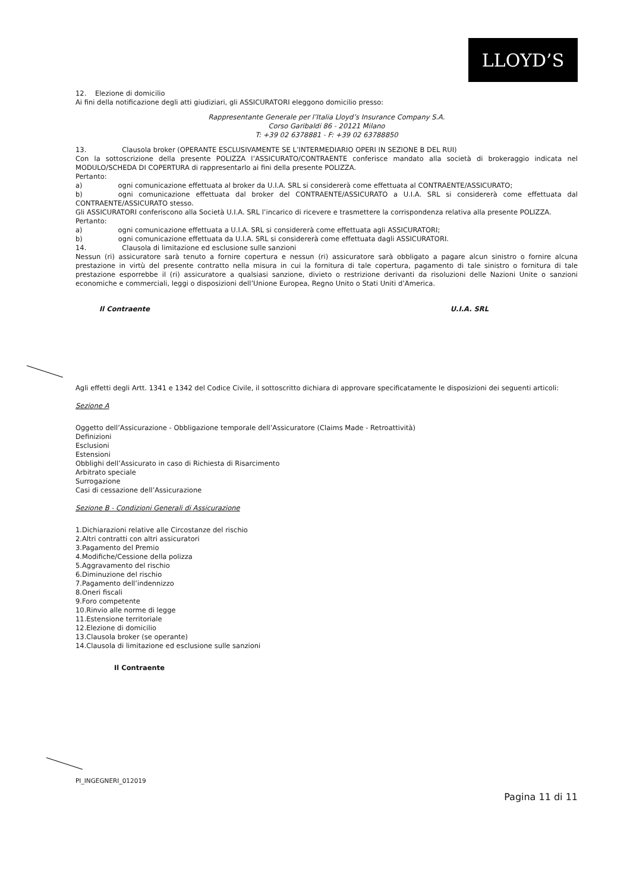LLOYD’S
12. Elezione di domicilio
Ai fini della notificazione degli atti giudiziari, gli ASSICURATORI eleggono domicilio presso:
Rappresentante Generale per l’Italia Lloyd’s Insurance Company S.A.
Corso Garibaldi 86 - 20121 Milano
T: +39 02 6378881 - F: +39 02 63788850
13. Clausola broker (OPERANTE ESCLUSIVAMENTE SE L’INTERMEDIARIO OPERI IN SEZIONE B DEL RUI)
Con la sottoscrizione della presente POLIZZA l’ASSICURATO/CONTRAENTE conferisce mandato alla società di brokeraggio indicata nel MODULO/SCHEDA DI COPERTURA di rappresentarlo ai fini della presente POLIZZA.
Pertanto:
a) ogni comunicazione effettuata al broker da U.I.A. SRL si considererà come effettuata al CONTRAENTE/ASSICURATO;
b) ogni comunicazione effettuata dal broker del CONTRAENTE/ASSICURATO a U.I.A. SRL si considererà come effettuata dal CONTRAENTE/ASSICURATO stesso.
Gli ASSICURATORI conferiscono alla Società U.I.A. SRL l’incarico di ricevere e trasmettere la corrispondenza relativa alla presente POLIZZA.
Pertanto:
a) ogni comunicazione effettuata a U.I.A. SRL si considererà come effettuata agli ASSICURATORI;
b) ogni comunicazione effettuata da U.I.A. SRL si considererà come effettuata dagli ASSICURATORI.
14. Clausola di limitazione ed esclusione sulle sanzioni
Nessun (ri) assicuratore sarà tenuto a fornire copertura e nessun (ri) assicuratore sarà obbligato a pagare alcun sinistro o fornire alcuna prestazione in virtù del presente contratto nella misura in cui la fornitura di tale copertura, pagamento di tale sinistro o fornitura di tale prestazione esporrebbe il (ri) assicuratore a qualsiasi sanzione, divieto o restrizione derivanti da risoluzioni delle Nazioni Unite o sanzioni economiche e commerciali, leggi o disposizioni dell’Unione Europea, Regno Unito o Stati Uniti d’America.
Il Contraente U.I.A. SRL
Agli effetti degli Artt. 1341 e 1342 del Codice Civile, il sottoscritto dichiara di approvare specificatamente le disposizioni dei seguenti articoli:
Sezione A
Oggetto dell’Assicurazione - Obbligazione temporale dell’Assicuratore (Claims Made - Retroattività)
Definizioni
Esclusioni
Estensioni
Obblighi dell’Assicurato in caso di Richiesta di Risarcimento
Arbitrato speciale
Surrogazione
Casi di cessazione dell’Assicurazione
Sezione B - Condizioni Generali di Assicurazione
1.Dichiarazioni relative alle Circostanze del rischio
2.Altri contratti con altri assicuratori
3.Pagamento del Premio
4.Modifiche/Cessione della polizza
5.Aggravamento del rischio
6.Diminuzione del rischio
7.Pagamento dell’indennizzo
8.Oneri fiscali
9.Foro competente
10.Rinvio alle norme di legge
11.Estensione territoriale
12.Elezione di domicilio
13.Clausola broker (se operante)
14.Clausola di limitazione ed esclusione sulle sanzioni
Il Contraente
PI_INGEGNERI_012019
Pagina 11 di 11